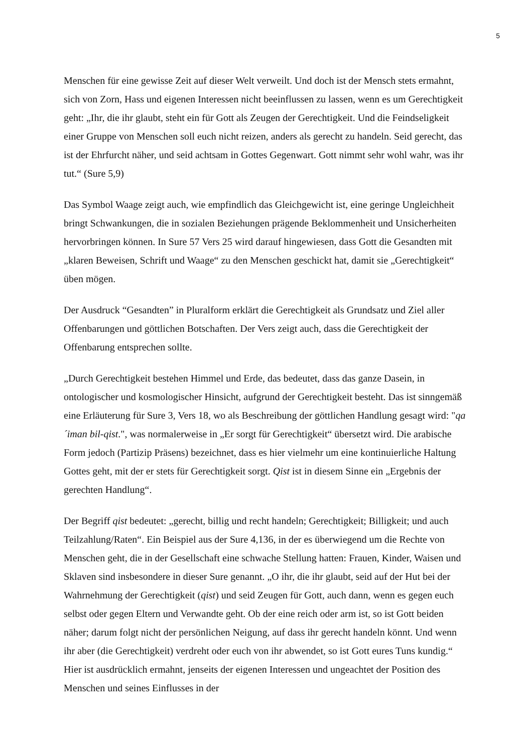5
Menschen für eine gewisse Zeit auf dieser Welt verweilt. Und doch ist der Mensch stets ermahnt, sich von Zorn, Hass und eigenen Interessen nicht beeinflussen zu lassen, wenn es um Gerechtigkeit geht: „Ihr, die ihr glaubt, steht ein für Gott als Zeugen der Gerechtigkeit. Und die Feindseligkeit einer Gruppe von Menschen soll euch nicht reizen, anders als gerecht zu handeln. Seid gerecht, das ist der Ehrfurcht näher, und seid achtsam in Gottes Gegenwart. Gott nimmt sehr wohl wahr, was ihr tut.“ (Sure 5,9)
Das Symbol Waage zeigt auch, wie empfindlich das Gleichgewicht ist, eine geringe Ungleichheit bringt Schwankungen, die in sozialen Beziehungen prägende Beklommenheit und Unsicherheiten hervorbringen können. In Sure 57 Vers 25 wird darauf hingewiesen, dass Gott die Gesandten mit „klaren Beweisen, Schrift und Waage“ zu den Menschen geschickt hat, damit sie „Gerechtigkeit“ üben mögen.
Der Ausdruck “Gesandten” in Pluralform erklärt die Gerechtigkeit als Grundsatz und Ziel aller Offenbarungen und göttlichen Botschaften. Der Vers zeigt auch, dass die Gerechtigkeit der Offenbarung entsprechen sollte.
„Durch Gerechtigkeit bestehen Himmel und Erde, das bedeutet, dass das ganze Dasein, in ontologischer und kosmologischer Hinsicht, aufgrund der Gerechtigkeit besteht. Das ist sinngemäß eine Erläuterung für Sure 3, Vers 18, wo als Beschreibung der göttlichen Handlung gesagt wird: "qa´iman bil-qist.", was normalerweise in „Er sorgt für Gerechtigkeit“ übersetzt wird. Die arabische Form jedoch (Partizip Präsens) bezeichnet, dass es hier vielmehr um eine kontinuierliche Haltung Gottes geht, mit der er stets für Gerechtigkeit sorgt. Qist ist in diesem Sinne ein „Ergebnis der gerechten Handlung“.
Der Begriff qist bedeutet: „gerecht, billig und recht handeln; Gerechtigkeit; Billigkeit; und auch Teilzahlung/Raten“. Ein Beispiel aus der Sure 4,136, in der es überwiegend um die Rechte von Menschen geht, die in der Gesellschaft eine schwache Stellung hatten: Frauen, Kinder, Waisen und Sklaven sind insbesondere in dieser Sure genannt. „O ihr, die ihr glaubt, seid auf der Hut bei der Wahrnehmung der Gerechtigkeit (qist) und seid Zeugen für Gott, auch dann, wenn es gegen euch selbst oder gegen Eltern und Verwandte geht. Ob der eine reich oder arm ist, so ist Gott beiden näher; darum folgt nicht der persönlichen Neigung, auf dass ihr gerecht handeln könnt. Und wenn ihr aber (die Gerechtigkeit) verdreht oder euch von ihr abwendet, so ist Gott eures Tuns kundig.“ Hier ist ausdrücklich ermahnt, jenseits der eigenen Interessen und ungeachtet der Position des Menschen und seines Einflusses in der